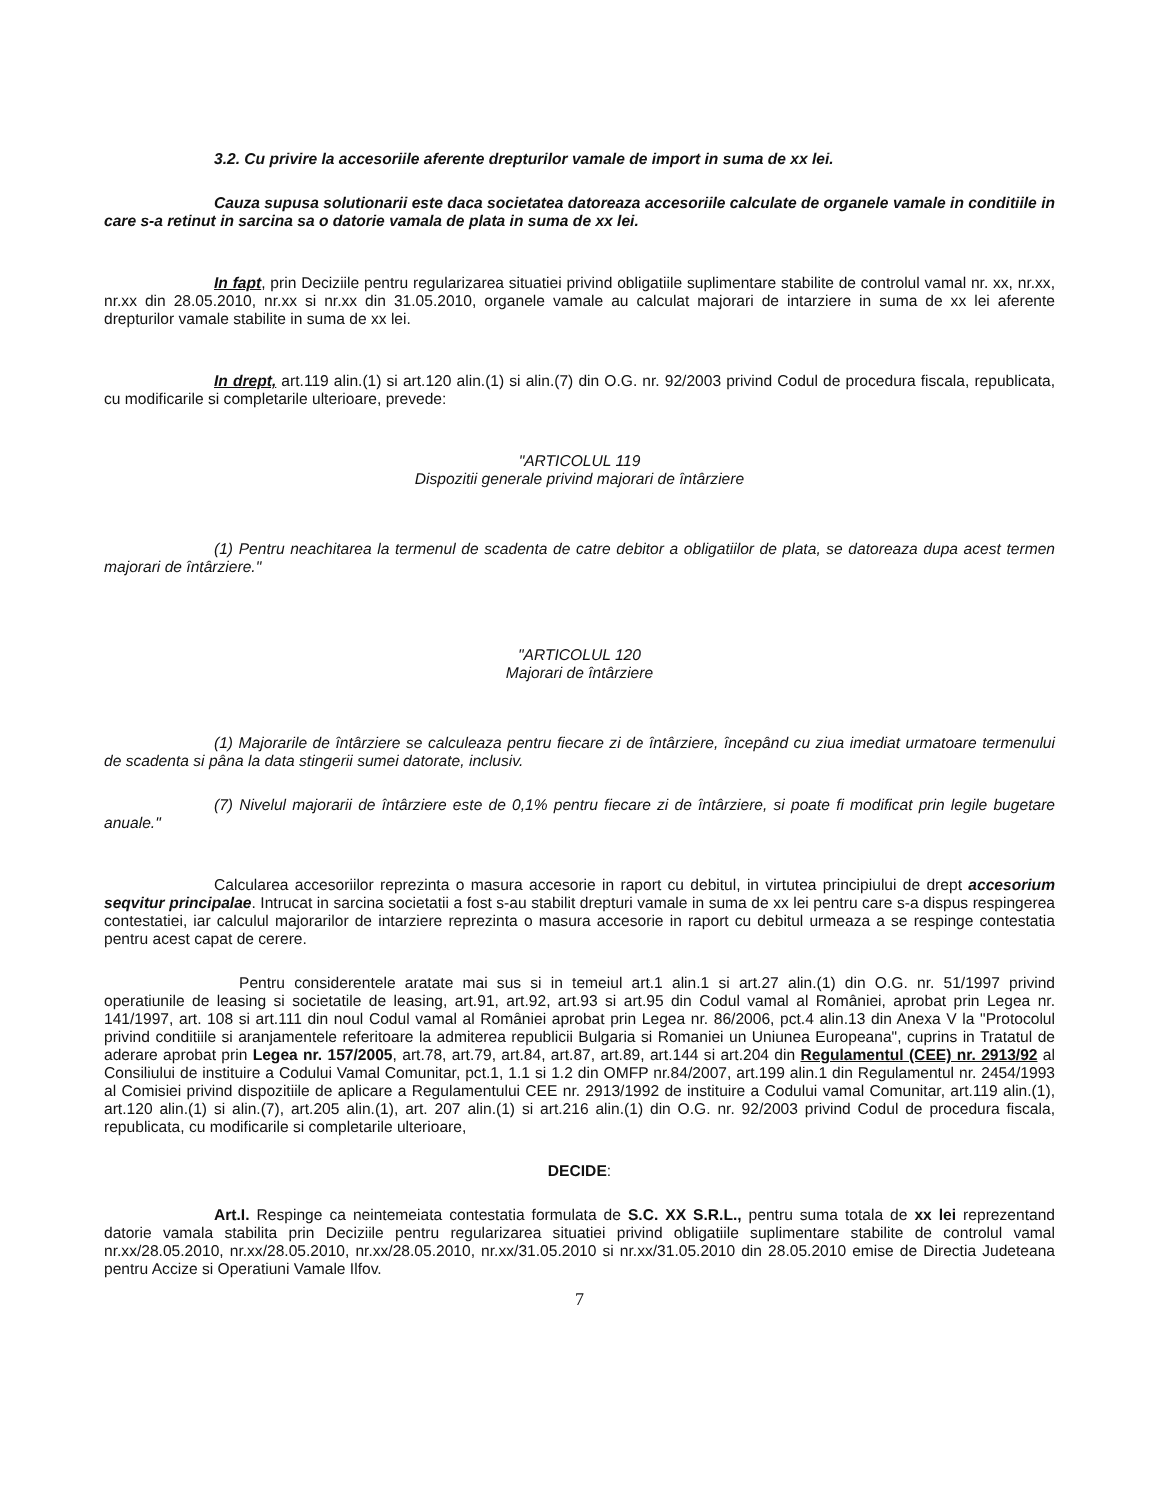3.2. Cu privire la accesoriile aferente drepturilor vamale de import in suma de xx lei.
Cauza supusa solutionarii este daca societatea datoreaza accesoriile calculate de organele vamale in conditiile in care s-a retinut in sarcina sa o datorie vamala de plata in suma de xx lei.
In fapt, prin Deciziile pentru regularizarea situatiei privind obligatiile suplimentare stabilite de controlul vamal nr. xx, nr.xx, nr.xx din 28.05.2010, nr.xx si nr.xx din 31.05.2010, organele vamale au calculat majorari de intarziere in suma de xx lei aferente drepturilor vamale stabilite in suma de xx lei.
In drept, art.119 alin.(1) si art.120 alin.(1) si alin.(7) din O.G. nr. 92/2003 privind Codul de procedura fiscala, republicata, cu modificarile si completarile ulterioare, prevede:
"ARTICOLUL 119
Dispozitii generale privind majorari de întârziere
(1) Pentru neachitarea la termenul de scadenta de catre debitor a obligatiilor de plata, se datoreaza dupa acest termen majorari de întârziere."
"ARTICOLUL 120
Majorari de întârziere
(1) Majorarile de întârziere se calculeaza pentru fiecare zi de întârziere, începând cu ziua imediat urmatoare termenului de scadenta si pâna la data stingerii sumei datorate, inclusiv.
(7) Nivelul majorarii de întârziere este de 0,1% pentru fiecare zi de întârziere, si poate fi modificat prin legile bugetare anuale."
Calcularea accesoriilor reprezinta o masura accesorie in raport cu debitul, in virtutea principiului de drept accesorium seqvitur principalae. Intrucat in sarcina societatii a fost s-au stabilit drepturi vamale in suma de xx lei pentru care s-a dispus respingerea contestatiei, iar calculul majorarilor de intarziere reprezinta o masura accesorie in raport cu debitul urmeaza a se respinge contestatia pentru acest capat de cerere.
Pentru considerentele aratate mai sus si in temeiul art.1 alin.1 si art.27 alin.(1) din O.G. nr. 51/1997 privind operatiunile de leasing si societatile de leasing, art.91, art.92, art.93 si art.95 din Codul vamal al României, aprobat prin Legea nr. 141/1997, art. 108 si art.111 din noul Codul vamal al României aprobat prin Legea nr. 86/2006, pct.4 alin.13 din Anexa V la "Protocolul privind conditiile si aranjamentele referitoare la admiterea republicii Bulgaria si Romaniei un Uniunea Europeana", cuprins in Tratatul de aderare aprobat prin Legea nr. 157/2005, art.78, art.79, art.84, art.87, art.89, art.144 si art.204 din Regulamentul (CEE) nr. 2913/92 al Consiliului de instituire a Codului Vamal Comunitar, pct.1, 1.1 si 1.2 din OMFP nr.84/2007, art.199 alin.1 din Regulamentul nr. 2454/1993 al Comisiei privind dispozitiile de aplicare a Regulamentului CEE nr. 2913/1992 de instituire a Codului vamal Comunitar, art.119 alin.(1), art.120 alin.(1) si alin.(7), art.205 alin.(1), art. 207 alin.(1) si art.216 alin.(1) din O.G. nr. 92/2003 privind Codul de procedura fiscala, republicata, cu modificarile si completarile ulterioare,
DECIDE:
Art.I. Respinge ca neintemeiata contestatia formulata de S.C. XX S.R.L., pentru suma totala de xx lei reprezentand datorie vamala stabilita prin Deciziile pentru regularizarea situatiei privind obligatiile suplimentare stabilite de controlul vamal nr.xx/28.05.2010, nr.xx/28.05.2010, nr.xx/28.05.2010, nr.xx/31.05.2010 si nr.xx/31.05.2010 din 28.05.2010 emise de Directia Judeteana pentru Accize si Operatiuni Vamale Ilfov.
7